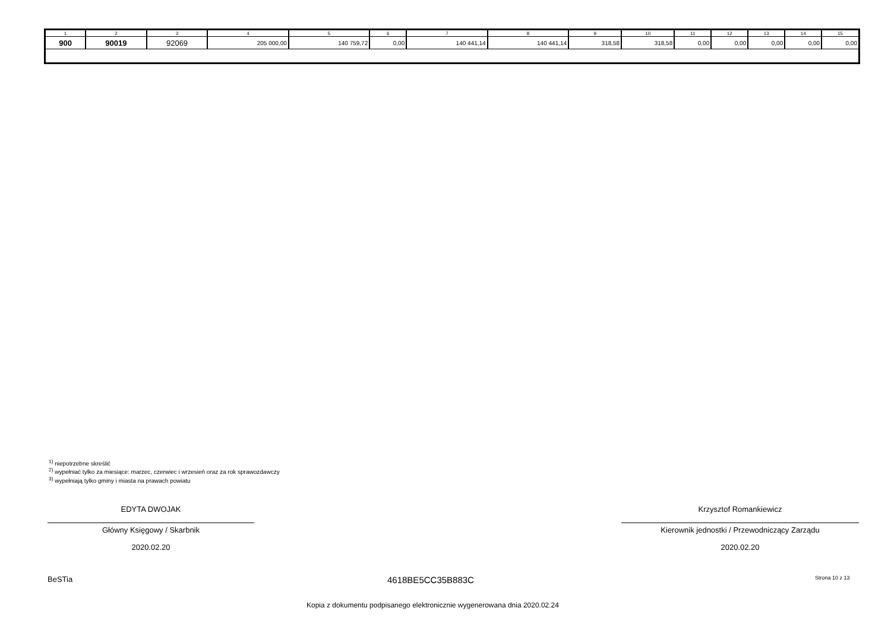| 1 | 2 | 3 | 4 | 5 | 6 | 7 | 8 | 9 | 10 | 11 | 12 | 13 | 14 | 15 |
| 900 | 90019 | 92069 | 205 000,00 | 140 759,72 | 0,00 | 140 441,14 | 140 441,14 | 318,58 | 318,58 | 0,00 | 0,00 | 0,00 | 0,00 | 0,00 |
<sup>1)</sup> niepotrzebne skreślić
<sup>2)</sup> wypełniać tylko za miesiące: marzec, czerwiec i wrzesień oraz za rok sprawozdawczy
<sup>3)</sup> wypełniają tylko gminy i miasta na prawach powiatu
EDYTA DWOJAK
Główny Księgowy / Skarbnik
2020.02.20
Krzysztof Romankiewicz
Kierownik jednostki / Przewodniczący Zarządu
2020.02.20
BeSTia 4618BE5CC35B883C Strona 10 z 13
Kopia z dokumentu podpisanego elektronicznie wygenerowana dnia 2020.02.24